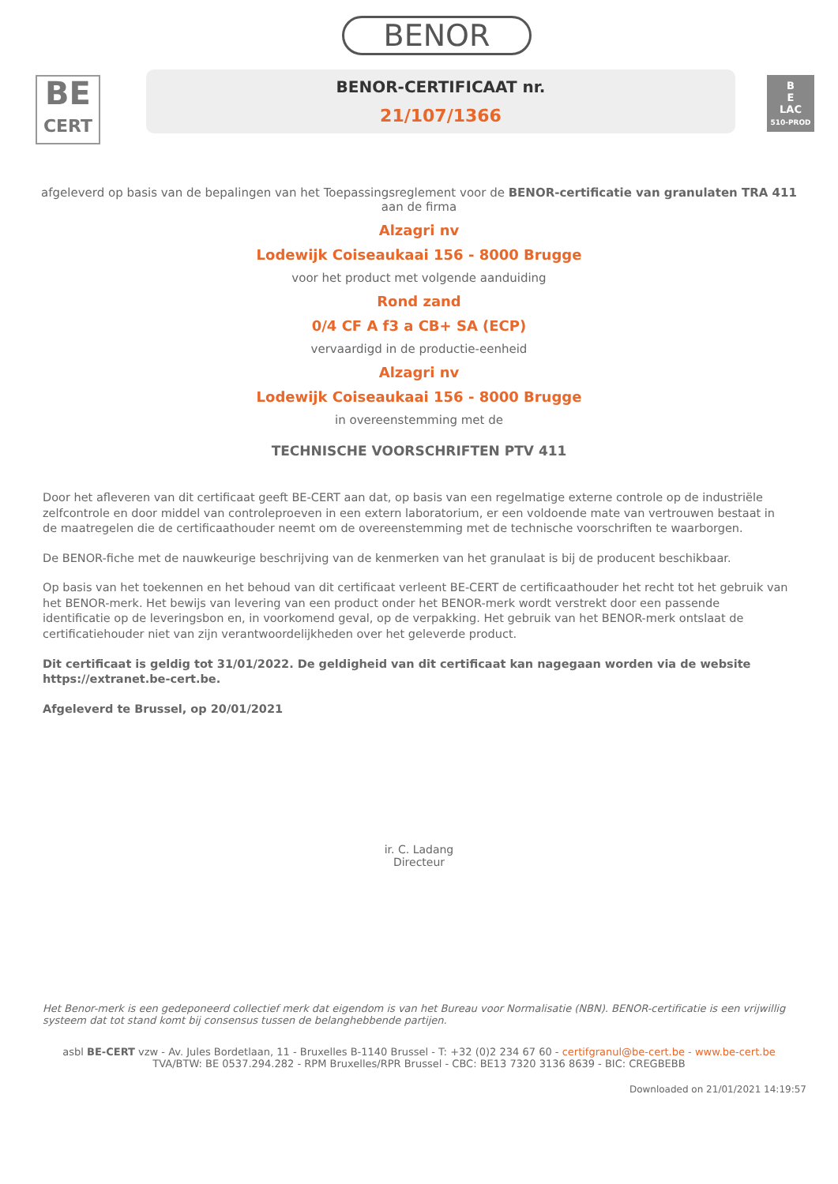BE
CERT
BENOR
BENOR-CERTIFICAAT nr.
21/107/1366
B
E
LAC
510-PROD
afgeleverd op basis van de bepalingen van het Toepassingsreglement voor de BENOR-certificatie van granulaten TRA 411
aan de firma
Alzagri nv
Lodewijk Coiseaukaai 156 - 8000 Brugge
voor het product met volgende aanduiding
Rond zand
0/4 CF A f3 a CB+ SA (ECP)
vervaardigd in de productie-eenheid
Alzagri nv
Lodewijk Coiseaukaai 156 - 8000 Brugge
in overeenstemming met de
TECHNISCHE VOORSCHRIFTEN PTV 411
Door het afleveren van dit certificaat geeft BE-CERT aan dat, op basis van een regelmatige externe controle op de industriële zelfcontrole en door middel van controleproeven in een extern laboratorium, er een voldoende mate van vertrouwen bestaat in de maatregelen die de certificaathouder neemt om de overeenstemming met de technische voorschriften te waarborgen.
De BENOR-fiche met de nauwkeurige beschrijving van de kenmerken van het granulaat is bij de producent beschikbaar.
Op basis van het toekennen en het behoud van dit certificaat verleent BE-CERT de certificaathouder het recht tot het gebruik van het BENOR-merk. Het bewijs van levering van een product onder het BENOR-merk wordt verstrekt door een passende identificatie op de leveringsbon en, in voorkomend geval, op de verpakking. Het gebruik van het BENOR-merk ontslaat de certificatiehouder niet van zijn verantwoordelijkheden over het geleverde product.
Dit certificaat is geldig tot 31/01/2022. De geldigheid van dit certificaat kan nagegaan worden via de website https://extranet.be-cert.be.
Afgeleverd te Brussel, op 20/01/2021
ir. C. Ladang
Directeur
Het Benor-merk is een gedeponeerd collectief merk dat eigendom is van het Bureau voor Normalisatie (NBN). BENOR-certificatie is een vrijwillig systeem dat tot stand komt bij consensus tussen de belanghebbende partijen.
asbl BE-CERT vzw - Av. Jules Bordetlaan, 11 - Bruxelles B-1140 Brussel - T: +32 (0)2 234 67 60 - certifgranul@be-cert.be - www.be-cert.be
TVA/BTW: BE 0537.294.282 - RPM Bruxelles/RPR Brussel - CBC: BE13 7320 3136 8639 - BIC: CREGBEBB
Downloaded on 21/01/2021 14:19:57